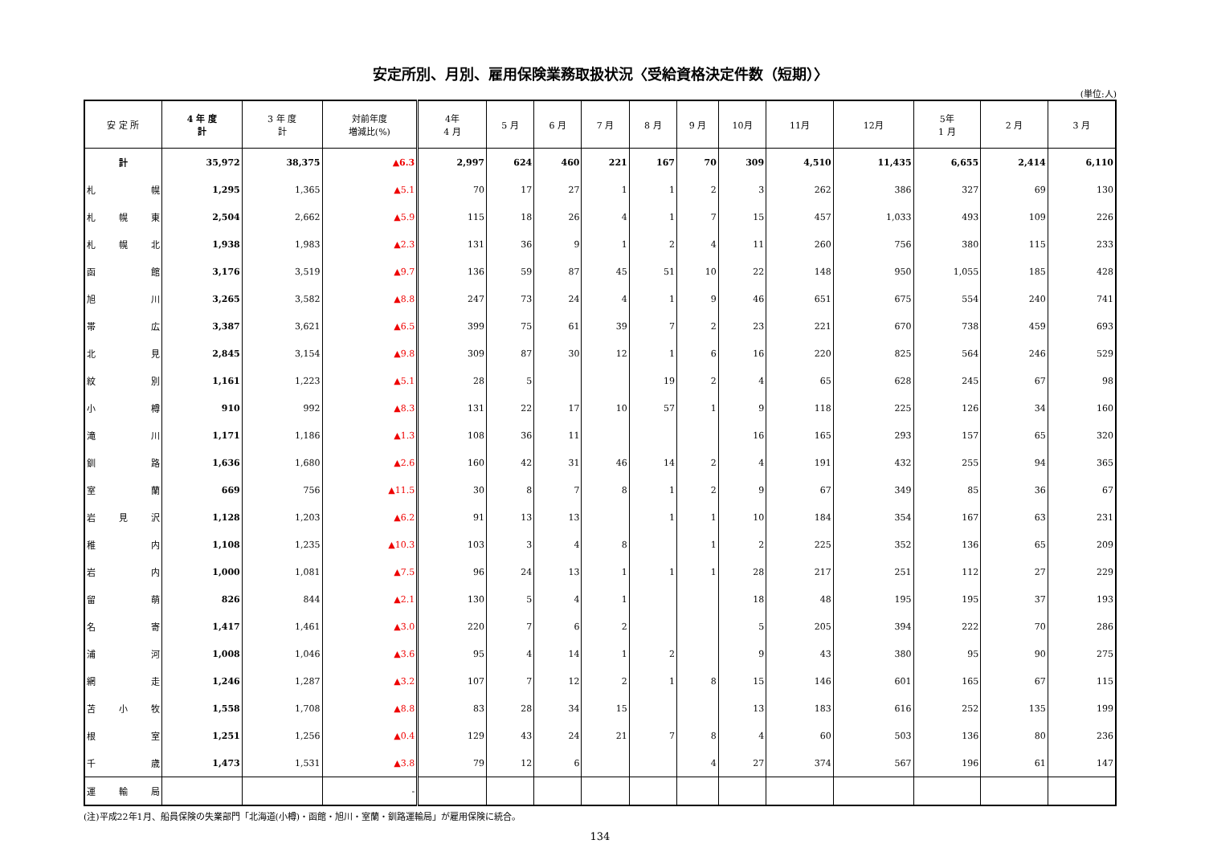安定所別、月別、雇用保険業務取扱状況〈受給資格決定件数（短期）〉
(単位:人)
| 安 定 所 | 4 年 度 計 | 3 年 度 計 | 対前年度 増減比(%) | 4年 4 月 | 5 月 | 6 月 | 7 月 | 8 月 | 9 月 | 10月 | 11月 | 12月 | 5年 1 月 | 2 月 | 3 月 |
| --- | --- | --- | --- | --- | --- | --- | --- | --- | --- | --- | --- | --- | --- | --- | --- |
| 計 | 35,972 | 38,375 | ▲6.3 | 2,997 | 624 | 460 | 221 | 167 | 70 | 309 | 4,510 | 11,435 | 6,655 | 2,414 | 6,110 |
| 札 幌 | 1,295 | 1,365 | ▲5.1 | 70 | 17 | 27 | 1 | 1 | 2 | 3 | 262 | 386 | 327 | 69 | 130 |
| 札 幌 東 | 2,504 | 2,662 | ▲5.9 | 115 | 18 | 26 | 4 | 1 | 7 | 15 | 457 | 1,033 | 493 | 109 | 226 |
| 札 幌 北 | 1,938 | 1,983 | ▲2.3 | 131 | 36 | 9 | 1 | 2 | 4 | 11 | 260 | 756 | 380 | 115 | 233 |
| 函 館 | 3,176 | 3,519 | ▲9.7 | 136 | 59 | 87 | 45 | 51 | 10 | 22 | 148 | 950 | 1,055 | 185 | 428 |
| 旭 川 | 3,265 | 3,582 | ▲8.8 | 247 | 73 | 24 | 4 | 1 | 9 | 46 | 651 | 675 | 554 | 240 | 741 |
| 帯 広 | 3,387 | 3,621 | ▲6.5 | 399 | 75 | 61 | 39 | 7 | 2 | 23 | 221 | 670 | 738 | 459 | 693 |
| 北 見 | 2,845 | 3,154 | ▲9.8 | 309 | 87 | 30 | 12 | 1 | 6 | 16 | 220 | 825 | 564 | 246 | 529 |
| 紋 別 | 1,161 | 1,223 | ▲5.1 | 28 | 5 | | | 19 | 2 | 4 | 65 | 628 | 245 | 67 | 98 |
| 小 樽 | 910 | 992 | ▲8.3 | 131 | 22 | 17 | 10 | 57 | 1 | 9 | 118 | 225 | 126 | 34 | 160 |
| 滝 川 | 1,171 | 1,186 | ▲1.3 | 108 | 36 | 11 | | | | 16 | 165 | 293 | 157 | 65 | 320 |
| 釧 路 | 1,636 | 1,680 | ▲2.6 | 160 | 42 | 31 | 46 | 14 | 2 | 4 | 191 | 432 | 255 | 94 | 365 |
| 室 蘭 | 669 | 756 | ▲11.5 | 30 | 8 | 7 | 8 | 1 | 2 | 9 | 67 | 349 | 85 | 36 | 67 |
| 岩 見 沢 | 1,128 | 1,203 | ▲6.2 | 91 | 13 | 13 | | 1 | 1 | 10 | 184 | 354 | 167 | 63 | 231 |
| 稚 内 | 1,108 | 1,235 | ▲10.3 | 103 | 3 | 4 | 8 | | 1 | 2 | 225 | 352 | 136 | 65 | 209 |
| 岩 内 | 1,000 | 1,081 | ▲7.5 | 96 | 24 | 13 | 1 | 1 | 1 | 28 | 217 | 251 | 112 | 27 | 229 |
| 留 萌 | 826 | 844 | ▲2.1 | 130 | 5 | 4 | 1 | | | 18 | 48 | 195 | 195 | 37 | 193 |
| 名 寄 | 1,417 | 1,461 | ▲3.0 | 220 | 7 | 6 | 2 | | | 5 | 205 | 394 | 222 | 70 | 286 |
| 浦 河 | 1,008 | 1,046 | ▲3.6 | 95 | 4 | 14 | 1 | 2 | | 9 | 43 | 380 | 95 | 90 | 275 |
| 網 走 | 1,246 | 1,287 | ▲3.2 | 107 | 7 | 12 | 2 | 1 | 8 | 15 | 146 | 601 | 165 | 67 | 115 |
| 苫 小 牧 | 1,558 | 1,708 | ▲8.8 | 83 | 28 | 34 | 15 | | | 13 | 183 | 616 | 252 | 135 | 199 |
| 根 室 | 1,251 | 1,256 | ▲0.4 | 129 | 43 | 24 | 21 | 7 | 8 | 4 | 60 | 503 | 136 | 80 | 236 |
| 千 歳 | 1,473 | 1,531 | ▲3.8 | 79 | 12 | 6 | | | 4 | 27 | 374 | 567 | 196 | 61 | 147 |
| 運 輸 局 | | | - | | | | | | | | | | | | |
(注)平成22年1月、船員保険の失業部門「北海道(小樽)・函館・旭川・室蘭・釧路運輸局」が雇用保険に統合。
134